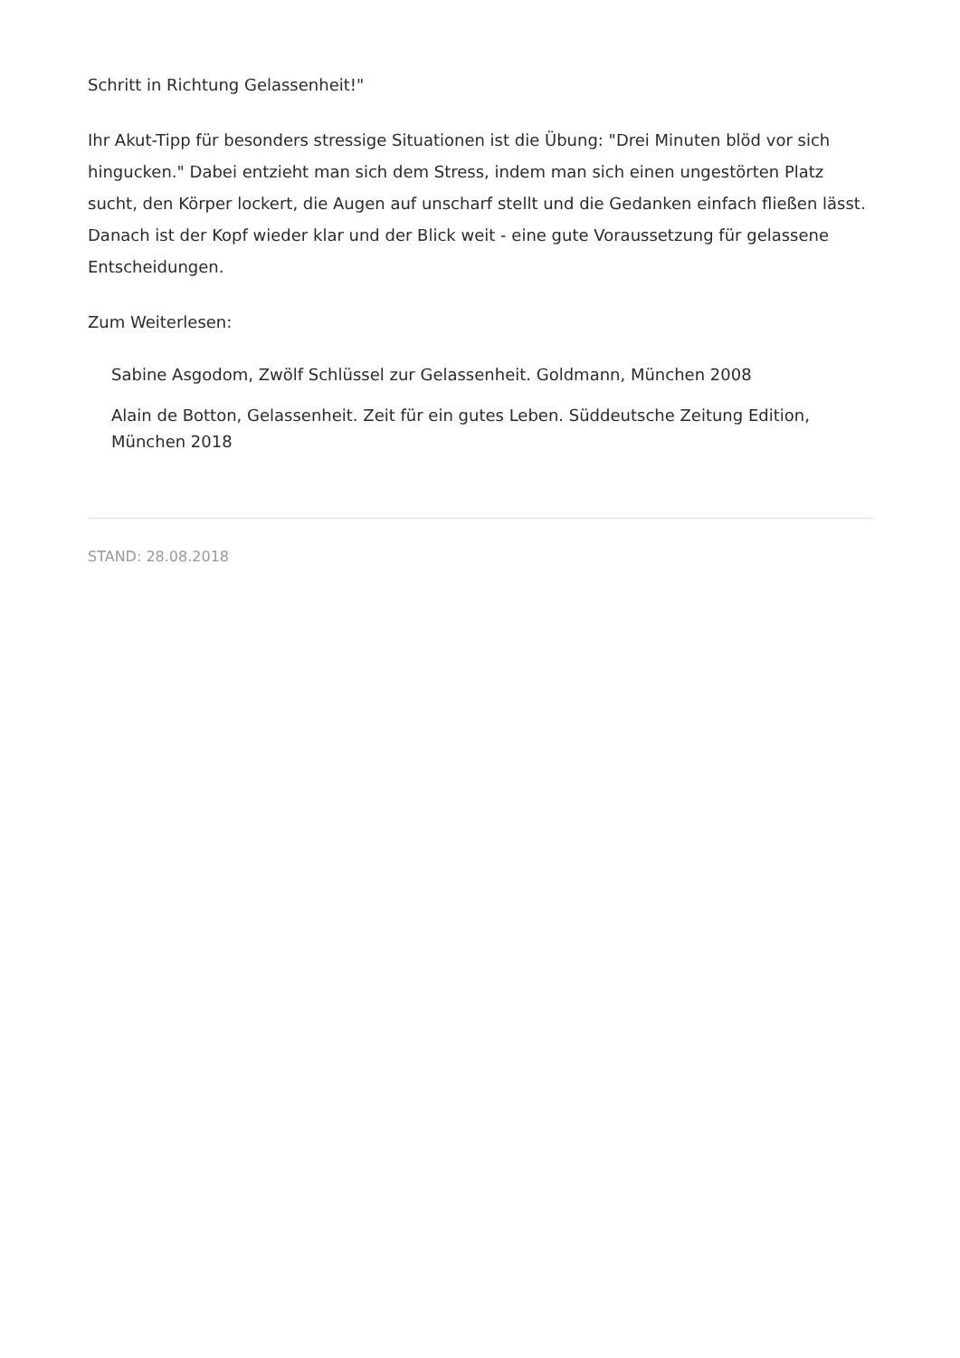Schritt in Richtung Gelassenheit!"
Ihr Akut-Tipp für besonders stressige Situationen ist die Übung: "Drei Minuten blöd vor sich hingucken." Dabei entzieht man sich dem Stress, indem man sich einen ungestörten Platz sucht, den Körper lockert, die Augen auf unscharf stellt und die Gedanken einfach fließen lässt. Danach ist der Kopf wieder klar und der Blick weit - eine gute Voraussetzung für gelassene Entscheidungen.
Zum Weiterlesen:
Sabine Asgodom, Zwölf Schlüssel zur Gelassenheit. Goldmann, München 2008
Alain de Botton, Gelassenheit. Zeit für ein gutes Leben. Süddeutsche Zeitung Edition, München 2018
STAND: 28.08.2018